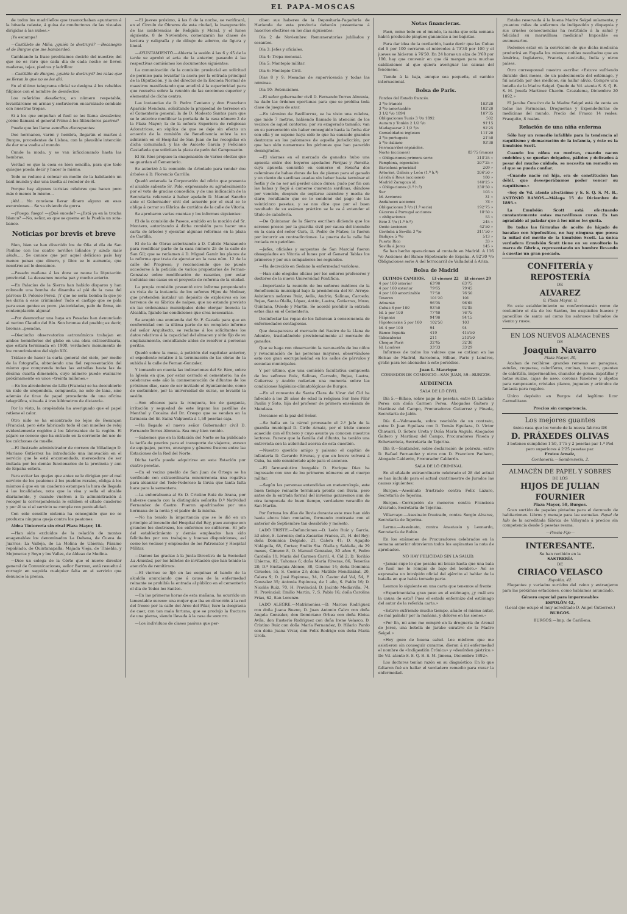EL PAPA-MOSCAS
de todos los madrileños que trasnochaban apuntaron á la bóveda celeste, á guisa de conductores de las visuales dirigidas á las nubes.»
¡Ya escampa!
—Castillete de Miño, ¿quién te destruyó? —Bocanegra el de Burgos que me bombardeó.
Cambiando la frase prodriamos decirlo del nuestro; del que no es raro que cada día de cada noche se lleven maderas, tejas, piedras y ladrillos:
—Castillito de Burgos, ¿quién te destruyó? los ratas que se llevan lo que no se les dió.
En el último telegrama oficial se designa á los rebeldes filipinos con el nombre de desafectos.
Los referidos desafectos, en número respetable, levantáronse en armas y sostuvieron encarnizado combate con nuestras tropas.
Si á los que empuñan el fusil se les llama desafectos, ¿cómo llamará el general Primo á los filibusteros pasivos?
Puede que les llame sencillos discrepantes.
Dos hermanos, varón y hembra, llegarán el martes á Burgos, procedentes de Lisboa, con la plausible intención de dar una vuelta al mundo.
Cunde la moda, y se van inficcionando hasta las hembras.
Verdad es que la cosa es bien sencilla, para que todo quisque pueda decir y hacer lo mismo.
Todo se reduce á colocar en medio de la habitación un baul mundo y dar una buelta al rededor de él.
Porque hay algunos turistas célebres que hacen poco más ó menos lo mismo...
¡Ah!... No conviene llevar dinero alguno en esas excursiones... Se va viviendo de gorra.
—¡Fuego, fuego! —¿Qué sucede? —¿Está ya en la trocha blanco? —No, señor, es que se quema en la Puebla un sota-banco.
Noticias por brevis et breve
Bien, bien se han divertido los de Oña el día de San Paulino con los cuatro novillos lidiados y ainda mais ainda..... Se conoce que por aquel delicioso país hay menos penas que dinero, y Dios se lo aumente, que nosotros así lo deseamos.
—Pasado mañana á las doce se reune la Diputación provincial. La deseamos mucha paz y mucho acierto.
—En Palacios de la Sierra han habido disparos y han colocado una bomba de dinamita al pié de la casa del párroco D. Polonio Pérez. ¡Y que no seria bomba la que yo les daría á esos criminales! Todo el castigo que se pida para esas gentes es poco. ¡Autoridades, palo de firme, sin contemplación alguna!
—Por desmochar una haya en Pesadas han denunciado al vecino Claudio del Río. Son bromas del pueblo; es decir, bromas...pesadas,
—Dieciocho observatorios astronómicos trabajan en ambos hemisferios del globo en una obra extraordinaria, que estará terminada en 1900, verdadero monumento de los conocimientos del siglo XIX.
Trátase de hacer la carta general del cielo, por medio de la fotografía, obteniendo una fiel representación del mismo que comprenda todas las estrellas hasta las de décima cuarta dimensión, cuyo número puede evaluarse próximamente en unos «treinta millones.»
—En los alrededores de Lille (Francia) se ha descubierto un nido de oropéndola, compuesto, no solo de lana, sino además de tiras de papel procedente de una oficina telegráfica, situada á tres kilómetros de distancia.
Por lo visto, la oropéndola ha averiguado que el papel retiene el calor.
Otro nido se ha encontrado no lejos de Besançon (Francia), pero éste fabricado todo él con muelles de reloj evidentemente cogidos á los fabricantes de la región. El pájaro se conoce que ha entrado en la corriente del uso de los colchones de muelle.
—El ilustrado administrador de correos de Villadiego D. Mariano Gutierrez ha introducido una innovación en el servicio que le está encomendado, merecedora de ser imitada por los demás funcionarios de la provincia y aun de España entera.
Para evitar las quejas que antes se le dirigian por el mal servicio de los peatones á los pueblos rurales, obliga á los mismos á que en un cuaderno estampen la hora de llegada á las localidades, nota que la visa y sella el alcalde diariamente, y cuando vuelven á la administración á recoger la correspondencia le exhiben el citado cuaderno y por él ve si el servicio se cumple con puntualidad.
Con este sencillo sistema ha conseguido que no se produzca ninguna queja contra los peatones.
Aldea Tintorería sin rival Plaza Mayor, 18.
—Han sido excluidos de la relación de montes enagenables los denominados La Dehesa, de Cueva de Juarros; La Valleja, de La Molina de Ubierna; Páramo repoblado, de Quintanapalla; Majada Vieja, de Tiniebla, y Mojoneras y Royo y los Valles, de Aldeas de Medina.
—Dice un colega de la Córte que el nuevo director general de Comunicaciones, señor Barroso, está resuelto á corregir en seguida cualquier falta en el servicio que denuncie la prensa.
—El jueves próximo, á las 8 de la noche, se verificará, en el Círculo de Obreros de esta ciudad, la inauguración de las conferencias de Religión y Moral, y el lunes siguiente, 8 de Noviembre, comenzarán las clases de lectura y caligrafía y de dibujo de adorno, de figura y lineal.
—AYUNTAMIENTO.—Abierta la sesión á las 6 y 45 de la tarde se aprobó el acta de la anterior, pasando á las respectivas comisiones los documentos siguientes:
La comunicación de la comisión provincial en solicitud de permiso para levantar la acera por la entrada principal de la Diputación, y la del director de la Escuela Normal de maestros manifestando que acudirá á la superioridad para que resuelva sobre la reunión de las secciones superior y elemental de dicho centro.
Las instancias de D. Pedro Centeno y don Francisco Aparicio Mendoza, solicitando la propiedad de terrenos en el Comenterio general; la de D. Modesto Santos para que se le autorice modificar la portada de la casa número 2 de la Plaza Mayor; la de la señora Superiora de religiosas Adoratrices, en súplica de que se deje sin efecto un acuerdo de la comisión de Beneficencia sobre la no admisión en el Hospital de San Juan de las recogidas en dicha comunidad; y las de Aniceto García y Feliciano Castañeda que solicitan la plaza de peón del Camposanto.
El Sr. Ríos propuso la enagenación de varios efectos que se guardan el Cementerio.
Se autorizó á la comisión de Arbolado para vender dos árboles á D. Florencio Carrillo.
Quedó enterada la Corporación del oficio que presenta el alcalde saliente Sr. Polo, expresando su agradecimiento por el voto de gracias concedido; y de una indicación de la Secretaría referente á haber apelado D. Manuel Sancho ante el Gobernador civil del acuerdo por el cual se le obliga á cerrar su fábrica de curtidos de la calle de Vitoria.
Se aprobaron varias cuentas y los informes siguientes:
El de la comisión de Paseos, emitido en la moción del Sr. Montero, autorizando á dicha comisión para hacer una carta de árboles y ejecutar algunas reformas en la plaza de Castilla.
El de la de Obras autorizando á D. Calixto Manzanedo para reedificar parte de la casa número 25 de la calle de San Gil; que se reclamen á D. Miguel Gamir los planos de la reforma que trata de ejecutar en la casa núm. 12 de la calle del Progreso; y reconociendo que no puede accederse á la petición de varios propietarios de Fernan-Gonzalez sobre modificación de rasantes, por estar incluidas sus casas en el proyecto de reforma de la ciudad.
La propia comisión presentó otro informe proponiendo en vista de la instancia de los señores Hijos de Moliner, que pretenden instalar un depósito de explosivos en los terrenos de su fábrica de naipes, que no estando previsto en las ordenanzas municipales debe otorgar licencia la Alcaldía, fijando las condiciones que crea necesarias.
Se aceptó una enmienda del Sr. F. Cavada para que en conformidad con la última parte de un completo informe del señor Arquitecto, se reclame á los solicitantes los datos relativos á la capacidad del almacen y sitio fijo de su emplazamiento, consultando antes de resolver á personas peritas.
Quedó sobre la mesa, á petición del capitular anterior, el expediente relativo á la terminación de las obras de la subida á la calle de Fernan-Gonzalez.
Y tomando en cuenta las indicaciones del Sr. Rico, sobre la Iglesia en que, por estar cerrado el cementerio, ha de celebrarse este año la conmemoración de difuntos de los próximos días, caso de ser invitado el Ayuntamiento, como de costumbre, por la universidad de curas, se levantó la sesión.
—Son eficaces para la ronquera, tos de garganta, irritación y sequedad de este órgano las pastillas de Menthol y Cocaina del Dr. Crespo que se venden en la farmacia del Sr. Sainz Valpuesta á 1,50 pesetas caja.
—Ha llegado el nuevo señor Gobernador civil D. Fernando Torres Almunia. Sea muy bien venido.
—Sabemos que en la Estación del Norte se ha publicado la tarifa de precios para el transporte de viajeros, exceso de equipajes, perros, encargos y géneros frescos entre las Estaciones de la Red del Norte.
Dicha tarifa puede adquirirse en esta Estación por cuatro pesetas.
—En el vecino pueblo de San Juan de Ortega se ha verificado con extraordinaria concurrencia una rogativa para alcanzar del Todo-Poderoso la lluvia que tanta falta hace para la sementera.
—La enhorabuena al Sr. D. Cristino Ruiz de Arana, por haberse casado con la distinguida señorita D.ª Natividad Fernandez de Castro. Fueron apadrinados por una hermana de la novia y el padre de la misma.
—No ha tenido la importancia que se le dió en un principio al incendio del Hospital del Rey, pues aunque son grandes los destrozos, los enfermos no sufrieron. El jefe del establecimiento y demás empleados han sido felicitados por sus trabajos y buenas disposiciones, así como los vecinos y empleados de los Patronatos y Hospital Militar.
—Damos las gracias á la Junta Directiva de la Sociedad La Amistad, por los billetes de invitación que han tenido la atención de remitirnos.
—El viernes se fijó en las esquinas el bando de la alcaldía anunciando que á causa de la enfermedad reinante se prohibía la entrada al público en el cementerio el día de Todos los Santos.
—En las primeras horas de esta mañana, ha ocurrido un lamentable suceso: una mujer que iba en dirección á la red del fresco por la calle del Arco del Pilar, tuvo la desgracia de caer, con tan mala fortuna, que se produjo la fractura de una pierna, siendo llevada á la casa de socorro.
—Los individuos de clases pasivas que per-
ciben sus haberes de la Depositaría-Pagaduría de Hacienda de esta provincia deberán presentarse á hacerlos efectivos en los días siguientes:
Día 2 de Noviembre: Remuneratorias jubilados y cesantes.
Día 3: Jefes y oficiales.
Día 4: Tropa mensual.
Día 5: Montepío militar.
Día 6: Montepío Civil.
Días 8 y 9: Mesadas de supervicencia y todas las nóminas.
Día 10: Retenciones.
—El señor gobernador civil D. Fernando Torres Almunia, ha dado las órdenes oportunas para que se prohiba toda clase de juegos de azar.
—En término de Revillurruz, se ha visto una culebra, que mide 7 metros, habiendo llamado la atención de los vecinos de aquel contorno, por su exagerado tamaño; van en su persecución sin haber conseguido hasta la fecha dar con ella y se supone haya sido lo que ha causado grandes destrozos en los palomares de aquella jurisdicción, por que han sido numerosos los pichones que han parecido desangrados.
—El viernes en el mercado de ganados hubo una apuesta entre dos boyeros apodados Porigas y Roncha, cuya apuesta consistió en comerse el Roncha dos celemines de habas duras de las de pienso para el ganado y un ciento de sardinas asadas sin beber hasta terminar el festin y de no ser así perder cinco duros; pudo por fin con las habas y llegó á comerse cuarenta sardinas, dándose por vencido, después de soplarse azumbre y media de claro; resultando que se le condonó del pago de las veinticinco pesetas, y se nos dice que por el buen resultado de su exámen práctico se le va á extender el título de caballería.
—De Quintanar de la Sierra escriben diciendo que los serenos presos por la guardia civil por causa del incendio en la casa del señor Cura, D. Pedro de Mateo, lo fueron por incurrir en contradicciones. La puerta de la calle fué rociada con petróleo.
—Jefes, oficiales y sargentos de San Marcial fueron obsequiados en Vitoria el lunes por el General Tablas los primeros y por sus compañeros los segundos.
—Ha decrecido en Sedano la enfermedad variolosa.
—Han sido elegidos oficios por los señores profesores y doctores de la nueva Universidad Pontificia.
—Importante la reunión de los señores médicos de la Beneficencia municipal bajo la presidencia del Sr. Arroyo. Asistieron señores Ruiz, Avila, Andrio, Salinas, Carcedo, Rojas, Santa Olalla, López, Antón, Lastra, Gutierrez, Mozo, Quintana, Oviedo y Martin. Se acordó prohibir la entrada estos días en el Cementerio.
Desinfectar las ropas de los fallezcan á consecuencia de enfermedades contagiosas.
Que desaparezca el mercado del Rastro de la Llana de Adentro, trasladándole provisionalmente al mercado de ganados.
Que se haga con observación la vacunación de los niños y revacunación de las personas mayores, observándose esto con gran escrupulosidad en los asilos de párvulos y escuelas municipales.
Y por último, que una comisión facultativa compuesta de los señores Ruiz, Salinas, Carcedo, Rojas, Lastra, Gutierrez y Andrio redacten una memoria sobre las condiciones higiénico-climatológicas de Burgos.
—En el convento de Santa Clara de Vivar del Cid ha fallecido á los 28 años de edad la religiosa Sor Inés Pilar Paulin y Soto, hija del profesor de primera enseñanza de Mendaza.
Descanse en la paz del Señor.
—Se halla en la cárcel procesado el 2.º Jefe de la guardia municipal D. Cirilo Arnaiz, por el triste suceso acaecido con el frutero y cuyo asunto ya conocen nuestros lectores. Parece que la familia del difunto, ha tenido una entrevista con la autoridad acerca de esta cuestión.
—Nuestro querido amigo y paisano el capitán de infantería D. Gerardo Riveras, y que en breve volverá á Cuba, ha sido considerado apto para el ascenso.
—El farmacéutico burgalés D. Enrique Diaz ha ingresado con uno de los primeros números en el cuerpo militar.
—Según las personas entendidas en meteorología, este buen tiempo reinante terminará pronto con lluvia, pero antes de la entrada formal del invierno gozaremos aun de otra temporada de buen tiempo, verdadero veranillo de San Martin.
Por fortuna los días de lluvia durante este mes han sido hasta ahora bien contados, formando contraste con el anterior de Septiembre tan desabrido y molesto.
LADO TRISTE.—Defunciones.—D. León Ruiz y García, 53 años, S. Lorenzo; doña Zacarías Franco, 21, H. del Rey; doña Dominica Delgado, 21, Calera 41; D. Agapito Nidáguila, 68, Cortes; Emilio Sta. Olalla y Saldaña, de 29 meses, Gimeno 8, D. Manuel Gonzalez, 30 años S, Pedro Cardeña 11; María del Carmen Carril, 4, Cid 2; D. Toribio Ubierna, 82, Tahonas 6; doña María Riveras, 86, Tenerías 28; D.ª Eustaquia Alonso, 30, Gimeno 14; doña Dominica Ciruelos, 55, S. Cosme 23; doña Matilde Mendizábal, 20, Calera 9; D. José Espinosa, 34, D. Castor del Val, 54, F. Gonzalez 35; Antonia Espinosa, de 1 año, S. Pablo 16; D. Nicolás Ruiz, 70, H. Provincial; D. Jacinto Mediavilla, 74, H. Provincial; Emilio Martin, 7, S. Pablo 16; doña Carolina Frias, 62, San Lorenzo.
LADO ALEGRE.—Matrimonios.—D. Marcos Rodriguez con doña Juana Bueno, D. Juan Antonio Calvo con doña Angela Gonzalez, don Domiciano Orbea con doña Eloisa Avila, don Eusterio Rodriguez con doña Irene Velasco, D. Cristino Ruiz con doña María Fernandez, D. Hilario Pardo con doña Juana Vivar, don Felix Rodrigo con doña María Urola.
Notas financieras.
Pasó, como todo en el mundo, la racha que esta semana habrá producido pingües ganancias á los bajistas.
Para dar idea de la oscilación, baste decir que las Cubas del 5 por 100 cerraron el miércoles á 73'30 por 100 y el jueves se hicieron á 76'50. En 24 horas un alza de 3'60 por 100, hay que convenir en que dá margen para muchas cabilaciones al que quiera averiguar las causas del fenómeno.
Tiende á la baja, aunque sea pequeña, el cambio internacional.
Bolsa de Paris.
| Fondos del Estado francés. | |
| 3 º/o francés | 103'20 |
| 3 º/o amortizable | 102'20 |
| 3 1/2 º/o 1894 | 107'35 |
| Obligaciones Tunis 3 º/o 1892 | 502 |
| Aunam y Tonkin 2 1/2 º/o | 91'15 |
| Madagascar 2 1/2 º/o | 92'25 |
| Consolidados ingleses | 111'20 |
| 3 º/o portugués | 21'50 |
| 5 º/o italiano | 93'30 |
| Ferrocarriles españoles. | |
| Norte (acciones) | 83'75 francos |
| » Obligaciones primera serie | 218'25 » |
| Pamplona, especiales | 207'25 » |
| Barcelona prioridad | 209 » |
| Asturias, Galicia y León (1.ª h.ª) | 206'50 » |
| Lérida á Reus (acciones) | 180 » |
| Madrid Zaragoza id. | 140'25 » |
| » Obligaciones (1.ª h.ª) | 238'50 » |
| Sur | 103 » |
| Id. Acciones | 31 » |
| Andaluces acciones | 78 » |
| Obligaciones 3 º/o (1.ª serie) | 192'75 » |
| Cáceres á Portugal acciones | 18'50 » |
| » obligaciones | 53 » |
| Este 3 º/o (1.ª h.ª) | 245 » |
| Oeste acciones | 42'50 » |
| Córdoba á Sevilla 3 º/o | 311'50 » |
| Badajoz 5 º/o | 513 » |
| Puerto Rico | 33 » |
| Sevilla á Jerez | 145 » |
Se han hecho operaciones al contado en Madrid. A 116 º/o Acciones del Banco Hipotecario de España. A 92'30 º/o Obligaciones serie A del ferrocarril de Valladolid á Ariza.
Bolsa de Madrid
| ÚLTIMOS CAMBIOS. | El viernes 22 | El viernes 29 |
| --- | --- | --- |
| 4 por 100 interior | 63'90 | 63'75 |
| 4 por 100 exterior | 79'65 | 79'45 |
| 4 por 100 amortizable | 77'50 | 76'50 |
| Tesoros | 101'20 | 101 |
| Aduanas | 96'95 | 96'65 |
| Cubas 6 por 100 | 93'50 | 92'85 |
| Id. 5 por 100 | 77'40 | 76'75 |
| Filipinas | 94'90 | 94'15 |
| Hipotecarias 5 por 100 | 102'50 | 103 |
| Id. 4 por 100 | 94 | 94 |
| Banco España | 419 | 415'50 |
| Tabacaleras | 211 | 210'50 |
| Cheque Paris | 32'45 | 32'30 |
| Id. Londres | 33'33 | 33'29 |
Informes de todos los valores que se cotizan en las Bolsas de Madrid, Barcelona, Bilbao, Paris y Londres, gratis para los abonados á este periódico.
Juan L. Manrique
CORREDOR DE COMERCIO—SAN JUAN, 59—BURGOS.
AUDIENCIA
SALA DE LO CIVIL
Día 5.—Bilbao, sobre pago de pesetas, entre D. Ladislao Perea con doña Carmen Perea, Abogados Gaitero y Martinez del Campo, Procuradores Gutierrez y Pineda, Secretaría de Jalón.
Día 6.—Valmaseda, sobre rescisión de un contrato, entre D. Juan Eguilaza con D. Tomás Eguilaza, D. Victor Chavarri, D. Sotero Ureta y Doña María Angulo. Abogados Gaitero y Martinez del Campo, Procuradores Pineda y Echevarrieta, Secretaría de Tejerina.
Día 8.—Santander, sobre declaración de pobreza, entre D. Rafael Fernandez y otros con D. Francisco Pacheco, Abogado Calderón, Procurador Calderón.
SALA DE LO CRIMINAL
En el sñalado extraordinario celebrado el 28 del actual se han incluido para el actual cuatrimestre de Jurados las causas siguientes:
Burgos.—Asesinato frustrado contra Felix Lázaro, Secretaría de Tejerina.
Burgos.—Corrupción de menores contra Francisca Alvarado, Secretaría de Tejerina.
Villarcayo.—Asesinato frustrado, contra Sergio Alvarez, Secretaría de Tejerina.
Lerma.—Asesinato, contra Anastasio y Leonardo, Secretaría de Rubio.
En los exámenes de Procuradores celebrados en la semana anterior obtuvieron todos los aspirantes la nota de aprobados.
NO HAY FELICIDAD SIN LA SALUD.
«Jamás supe lo que pesaba mi brazo hasta que una bala de fusil me lo rompió de bajo del hombro.» Así se expresaba un intrépido oficial del ejército al hablar de la batalla en que había tomado parte.
Lesmos lo siguiente en una carta que tenemos al frente:
«Experimentaba gran peso en el estómago, ¿y cuál era la causa de esto? Pues el estado enfermizo del estómago del autor de la referida carta.»
«Estuve sufriendo mucho tiempo, añade el mismo autor, de mal paladar por la mañana, y dolores en las sienes.»
«Por fin, mi amo me compró en la droguería de Arenal de Jerez, una botella de Jarabe curativo de la Madre Seigel.»
«Hoy gozo de buena salud. Los médicos que me asistieron sin conseguir curarme, dieron á mi enfermedad el nombre de «Indigestión Crónica» y «desórden gástrico.» De Vd. atento S. S. Q. B. S. M. Jimena, Diciembre 1892».
Los doctores tenían razón en su diagnóstico. En lo que faltaron fué en hallar el verdadero remedio para curar la enfermedad.
Estaba reservada á la buena Madre Seigel solamente, y ¡cuantos miles de enfermos de indigestión y dispepsia y sus crueles consecuencias ha restituido á la salud y felicidad su maravillosa medicina? Imposible es enumerarlos.
Podemos estar en la convicción de que dicha medicina producirá en España los mismos nobles resultados que en América, Inglaterra, Francia, Australia, India y otros países.
Otro corresponsal nuestro escribe: «Estuve sufriendo durante diez meses, de un padecimiento del estómago, y fuí asistida por dos médicos, sin hallar alivio. Compré una botella de la Madre Seigel. Quedo de Vd. atenta S. S. Q. B. S. M. Josefa Martinez Chacón. Grazalema, Diciembre 20 1892.»
El Jarabe Curativo de la Madre Seigel está de venta en todas las Farmacias, Droguerías y Expendedurías de medicinas del mundo. Precio del Frasco 14 reales; Frasquito, 8 reales.
Relación de una niña enferma
Sólo hay un remedio infalible para la tendencia al raquitismo y demacración de la infancia, y éste es la Emulsión Scott.
Cuando los niños no medran, cuando nacen endebles y se quedan delgados, pálidos y delicados á pesar del mucho cuidado, se necesita un remedio en el que se pueda confiar.
«Cuando nació mi hija, era de constitución tan débil, que desesperábamos poder vencer su raquitismo.»
«Soy de Vd. atento afectísimo y S. S. Q. S. M. B., ANTONIO RAMOS.—Málaga 15 de Diciembre de 1895.»
La Emulsión Scott está efectuando constantemente estas maravillosas curas. Es tan agradable al paladar que á los niños les gusta.
De todas las fórmulas de aceite de hígado de bacalao con hipofosfitos, no hay ninguna que posea la mitad del mérito de la Emulsión Scott. La única verdadera Emulsión Scott tiene en su envoltorio la marca de fábrica, representando un hombre llevando á cuestas un gran pescado.
CONFITERÍA y REPOSTERÍA
DE
ALVAREZ
8, Plaza Mayor, 8.
En este establecimiento se confeccionarán como de costumbre el día de los Santos, los exquisitos huesos y panecillos de santo así como los sabrosos buñuelos de viento y rusos.
EN LOS NUEVOS ALMACENES
DE
Joaquin Navarro
Plaza Mayor, 30,
Acaban de recibirse: grandes remesas en paraguas, estufas, coqueras, caloríferos, cocinas, brasero, guantes de cabritilla, impermeables, chanclos de goma, zapatillas y botas suizas, cajas de aseo, coronas fúnebres y objetos para camposanto, cristales planos, juguetes y artículos de fantasía para regalos.
Unico depósito en Burgos del legítimo licor Carmelitano.
Precios sin competencia.
Los mejores guantes
única casa que los vende de la nueva fábrica DE
D. PRÁXEDES OLIVAS
3 botones cumplidos 1'50, 1'75 y 2 pesetas par 1.ª Piel pero superiores á 2'25 pesetas par.
Frutos Arnaiz,
Cordonería.—Sombrerería, 2.
ALMACÉN DE PAPEL Y SOBRES
DE LOS
HIJOS DE JULIAN FOURNIER
Plaza Mayor, 58, Burgos.
Gran surtido de papeles pintados para el decorado de habitaciones. Libros y menaje para las escuelas. Papel de hilo de la acreditada fábrica de Villayuda á precios sin competencia desde 5 pesetas resma.
—Precio Fijo—
INTERESANTE.
Se han recibido en la
SASTRERÍA
DE
CIRIACO VELASCO
Espolón, 42.
Elegantes y variados surtidos del reino y extranjeros para las próximas estaciones, como habíamos anunciado.
Género especial para impermeables
ESPOLÓN 42,
(Local que ocupó el muy acreditado D. Angel Gutierrez.)
BURGOS.
BURGOS:—Imp. de Cariñena.